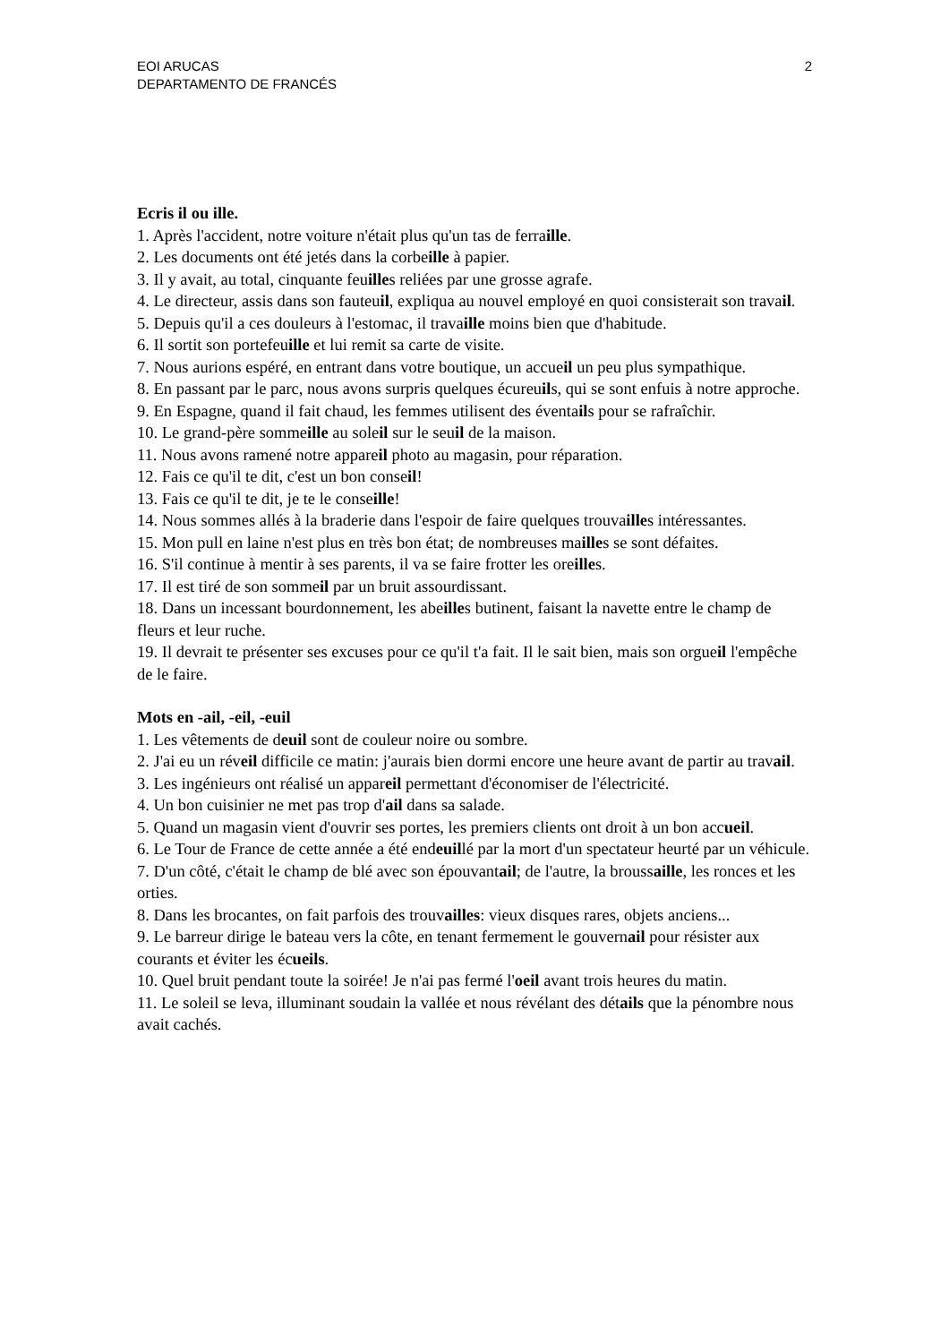EOI ARUCAS
DEPARTAMENTO DE FRANCÉS
2
Ecris il ou ille.
1. Après l'accident, notre voiture n'était plus qu'un tas de ferraille.
2. Les documents ont été jetés dans la corbeille à papier.
3. Il y avait, au total, cinquante feuilles reliées par une grosse agrafe.
4. Le directeur, assis dans son fauteuil, expliqua au nouvel employé en quoi consisterait son travail.
5. Depuis qu'il a ces douleurs à l'estomac, il travaille moins bien que d'habitude.
6. Il sortit son portefeuille et lui remit sa carte de visite.
7. Nous aurions espéré, en entrant dans votre boutique, un accueil un peu plus sympathique.
8. En passant par le parc, nous avons surpris quelques écureuils, qui se sont enfuis à notre approche.
9. En Espagne, quand il fait chaud, les femmes utilisent des éventails pour se rafraîchir.
10. Le grand-père sommeille au soleil sur le seuil de la maison.
11. Nous avons ramené notre appareil photo au magasin, pour réparation.
12. Fais ce qu'il te dit, c'est un bon conseil!
13. Fais ce qu'il te dit, je te le conseille!
14. Nous sommes allés à la braderie dans l'espoir de faire quelques trouvailles intéressantes.
15. Mon pull en laine n'est plus en très bon état; de nombreuses mailles se sont défaites.
16. S'il continue à mentir à ses parents, il va se faire frotter les oreilles.
17. Il est tiré de son sommeil par un bruit assourdissant.
18. Dans un incessant bourdonnement, les abeilles butinent, faisant la navette entre le champ de
fleurs et leur ruche.
19. Il devrait te présenter ses excuses pour ce qu'il t'a fait. Il le sait bien, mais son orgueil l'empêche de le faire.
Mots en -ail, -eil, -euil
1. Les vêtements de deuil sont de couleur noire ou sombre.
2. J'ai eu un réveil difficile ce matin: j'aurais bien dormi encore une heure avant de partir au travail.
3. Les ingénieurs ont réalisé un appareil permettant d'économiser de l'électricité.
4. Un bon cuisinier ne met pas trop d'ail dans sa salade.
5. Quand un magasin vient d'ouvrir ses portes, les premiers clients ont droit à un bon accueil.
6. Le Tour de France de cette année a été endeuillé par la mort d'un spectateur heurté par un véhicule.
7. D'un côté, c'était le champ de blé avec son épouvantail; de l'autre, la broussaille, les ronces et les orties.
8. Dans les brocantes, on fait parfois des trouvailles: vieux disques rares, objets anciens...
9. Le barreur dirige le bateau vers la côte, en tenant fermement le gouvernail pour résister aux courants et éviter les écueils.
10. Quel bruit pendant toute la soirée! Je n'ai pas fermé l'oeil avant trois heures du matin.
11. Le soleil se leva, illuminant soudain la vallée et nous révélant des détails que la pénombre nous avait cachés.